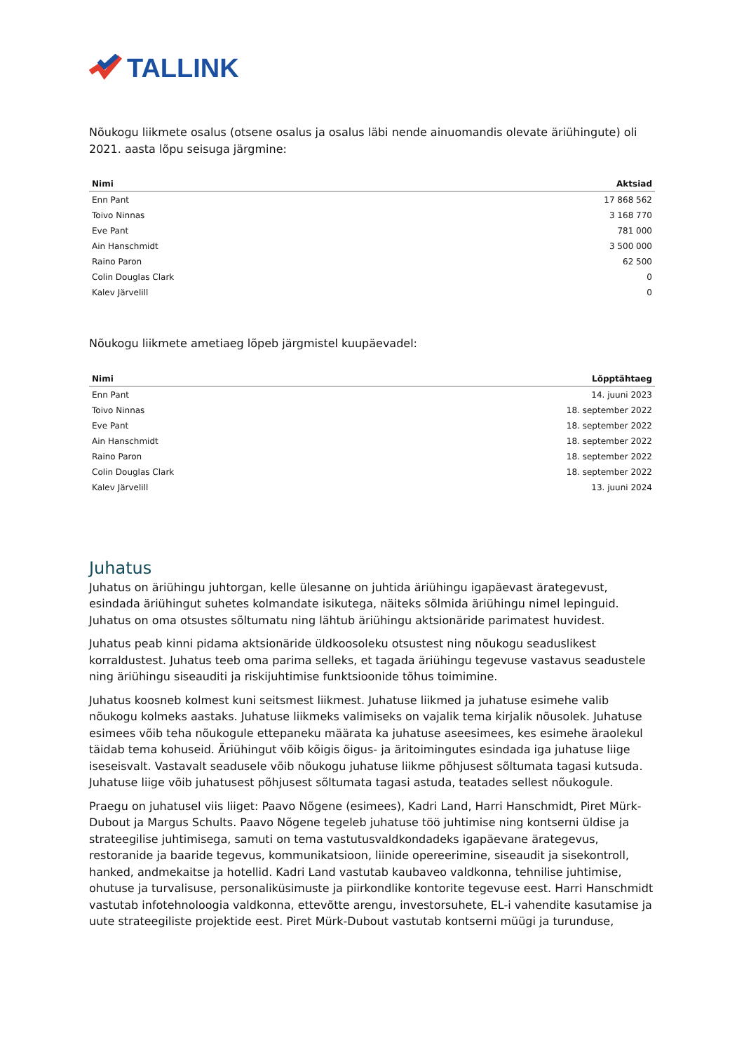TALLINK
Nõukogu liikmete osalus (otsene osalus ja osalus läbi nende ainuomandis olevate äriühingute) oli 2021. aasta lõpu seisuga järgmine:
| Nimi | Aktsiad |
| --- | --- |
| Enn Pant | 17 868 562 |
| Toivo Ninnas | 3 168 770 |
| Eve Pant | 781 000 |
| Ain Hanschmidt | 3 500 000 |
| Raino Paron | 62 500 |
| Colin Douglas Clark | 0 |
| Kalev Järvelill | 0 |
Nõukogu liikmete ametiaeg lõpeb järgmistel kuupäevadel:
| Nimi | Lõpptähtaeg |
| --- | --- |
| Enn Pant | 14. juuni 2023 |
| Toivo Ninnas | 18. september 2022 |
| Eve Pant | 18. september 2022 |
| Ain Hanschmidt | 18. september 2022 |
| Raino Paron | 18. september 2022 |
| Colin Douglas Clark | 18. september 2022 |
| Kalev Järvelill | 13. juuni 2024 |
Juhatus
Juhatus on äriühingu juhtorgan, kelle ülesanne on juhtida äriühingu igapäevast ärategevust, esindada äriühingut suhetes kolmandate isikutega, näiteks sõlmida äriühingu nimel lepinguid. Juhatus on oma otsustes sõltumatu ning lähtub äriühingu aktsionäride parimatest huvidest.
Juhatus peab kinni pidama aktsionäride üldkoosoleku otsustest ning nõukogu seaduslikest korraldustest. Juhatus teeb oma parima selleks, et tagada äriühingu tegevuse vastavus seadustele ning äriühingu siseauditi ja riskijuhtimise funktsioonide tõhus toimimine.
Juhatus koosneb kolmest kuni seitsmest liikmest. Juhatuse liikmed ja juhatuse esimehe valib nõukogu kolmeks aastaks. Juhatuse liikmeks valimiseks on vajalik tema kirjalik nõusolek. Juhatuse esimees võib teha nõukogule ettepaneku määrata ka juhatuse aseesimees, kes esimehe äraolekul täidab tema kohuseid. Äriühingut võib kõigis õigus- ja äritoimingutes esindada iga juhatuse liige iseseisvalt. Vastavalt seadusele võib nõukogu juhatuse liikme põhjusest sõltumata tagasi kutsuda. Juhatuse liige võib juhatusest põhjusest sõltumata tagasi astuda, teatades sellest nõukogule.
Praegu on juhatusel viis liiget: Paavo Nõgene (esimees), Kadri Land, Harri Hanschmidt, Piret Mürk-Dubout ja Margus Schults. Paavo Nõgene tegeleb juhatuse töö juhtimise ning kontserni üldise ja strateegilise juhtimisega, samuti on tema vastutusvaldkondadeks igapäevane ärategevus, restoranide ja baaride tegevus, kommunikatsioon, liinide opereerimine, siseaudit ja sisekontroll, hanked, andmekaitse ja hotellid. Kadri Land vastutab kaubaveo valdkonna, tehnilise juhtimise, ohutuse ja turvalisuse, personaliküsimuste ja piirkondlike kontorite tegevuse eest. Harri Hanschmidt vastutab infotehnoloogia valdkonna, ettevõtte arengu, investorsuhete, EL-i vahendite kasutamise ja uute strateegiliste projektide eest. Piret Mürk-Dubout vastutab kontserni müügi ja turunduse,